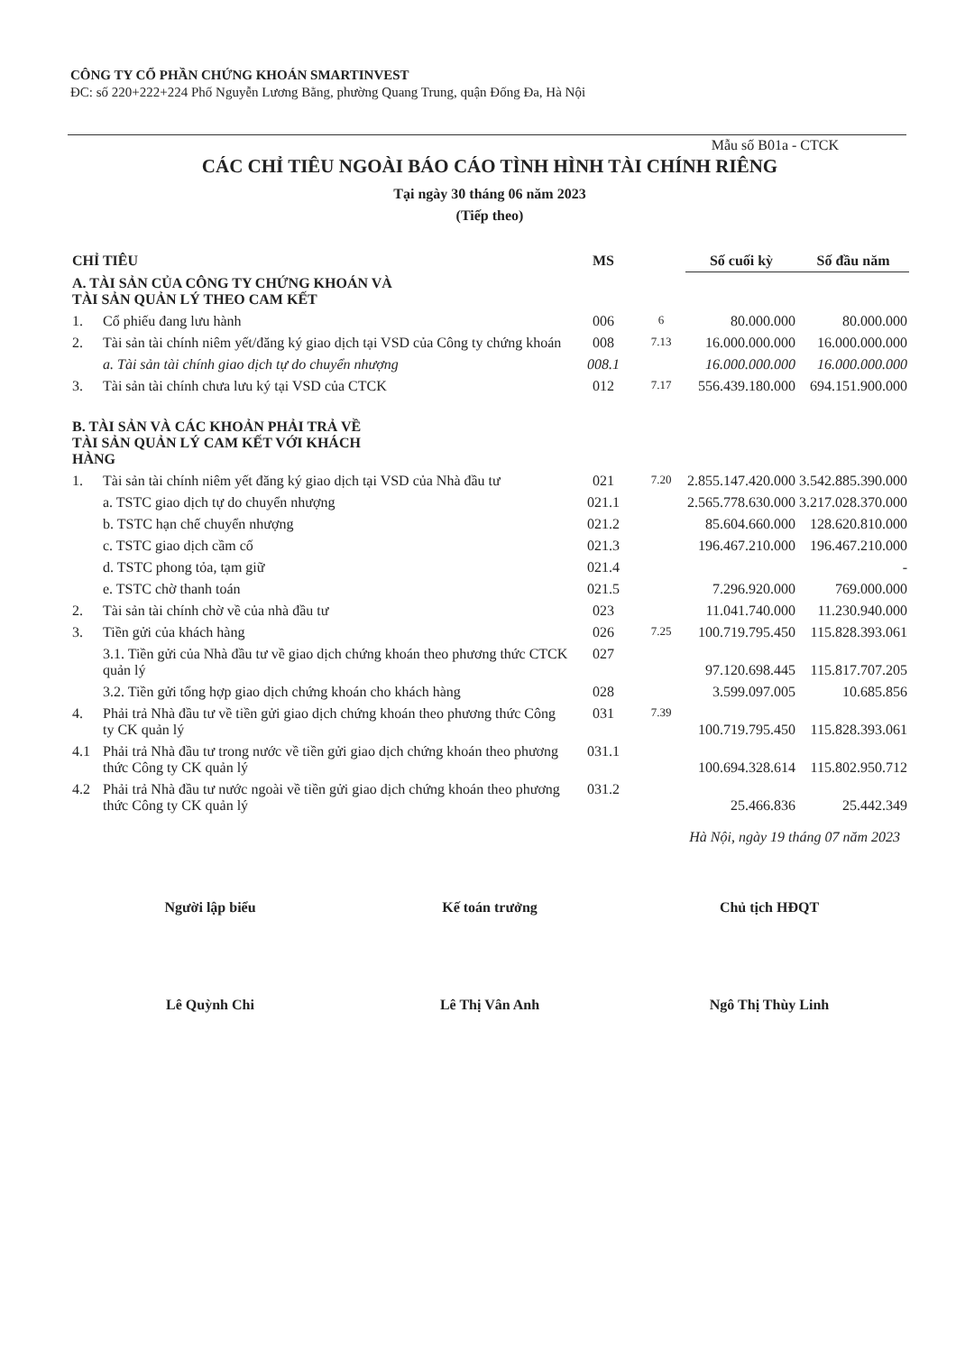CÔNG TY CỔ PHẦN CHỨNG KHOÁN SMARTINVEST
ĐC: số 220+222+224 Phố Nguyễn Lương Bằng, phường Quang Trung, quận Đống Đa, Hà Nội
Mẫu số B01a - CTCK
CÁC CHỈ TIÊU NGOÀI BÁO CÁO TÌNH HÌNH TÀI CHÍNH RIÊNG
Tại ngày 30 tháng 06 năm 2023
(Tiếp theo)
| CHỈ TIÊU | | MS | | Số cuối kỳ | Số đầu năm |
| --- | --- | --- | --- | --- | --- |
| A. TÀI SẢN CỦA CÔNG TY CHỨNG KHOÁN VÀ TÀI SẢN QUẢN LÝ THEO CAM KẾT | | | | | |
| 1. | Cổ phiếu đang lưu hành | 006 | 6 | 80.000.000 | 80.000.000 |
| 2. | Tài sản tài chính niêm yết/đăng ký giao dịch tại VSD của Công ty chứng khoán | 008 | 7.13 | 16.000.000.000 | 16.000.000.000 |
| | a. Tài sản tài chính giao dịch tự do chuyển nhượng | 008.1 | | 16.000.000.000 | 16.000.000.000 |
| 3. | Tài sản tài chính chưa lưu ký tại VSD của CTCK | 012 | 7.17 | 556.439.180.000 | 694.151.900.000 |
| B. TÀI SẢN VÀ CÁC KHOẢN PHẢI TRẢ VỀ TÀI SẢN QUẢN LÝ CAM KẾT VỚI KHÁCH HÀNG | | | | | |
| 1. | Tài sản tài chính niêm yết đăng ký giao dịch tại VSD của Nhà đầu tư | 021 | 7.20 | 2.855.147.420.000 | 3.542.885.390.000 |
| | a. TSTC giao dịch tự do chuyển nhượng | 021.1 | | 2.565.778.630.000 | 3.217.028.370.000 |
| | b. TSTC hạn chế chuyển nhượng | 021.2 | | 85.604.660.000 | 128.620.810.000 |
| | c. TSTC giao dịch cầm cố | 021.3 | | 196.467.210.000 | 196.467.210.000 |
| | d. TSTC phong tỏa, tạm giữ | 021.4 | | | - |
| | e. TSTC chờ thanh toán | 021.5 | | 7.296.920.000 | 769.000.000 |
| 2. | Tài sản tài chính chờ về của nhà đầu tư | 023 | | 11.041.740.000 | 11.230.940.000 |
| 3. | Tiền gửi của khách hàng | 026 | 7.25 | 100.719.795.450 | 115.828.393.061 |
| | 3.1. Tiền gửi của Nhà đầu tư về giao dịch chứng khoán theo phương thức CTCK quản lý | 027 | | 97.120.698.445 | 115.817.707.205 |
| | 3.2. Tiền gửi tổng hợp giao dịch chứng khoán cho khách hàng | 028 | | 3.599.097.005 | 10.685.856 |
| 4. | Phải trả Nhà đầu tư về tiền gửi giao dịch chứng khoán theo phương thức Công ty CK quản lý | 031 | 7.39 | 100.719.795.450 | 115.828.393.061 |
| 4.1 | Phải trả Nhà đầu tư trong nước về tiền gửi giao dịch chứng khoán theo phương thức Công ty CK quản lý | 031.1 | | 100.694.328.614 | 115.802.950.712 |
| 4.2 | Phải trả Nhà đầu tư nước ngoài về tiền gửi giao dịch chứng khoán theo phương thức Công ty CK quản lý | 031.2 | | 25.466.836 | 25.442.349 |
Hà Nội, ngày 19 tháng 07 năm 2023
Người lập biểu
Lê Quỳnh Chi
Kế toán trưởng
Lê Thị Vân Anh
Chủ tịch HĐQT
Ngô Thị Thùy Linh